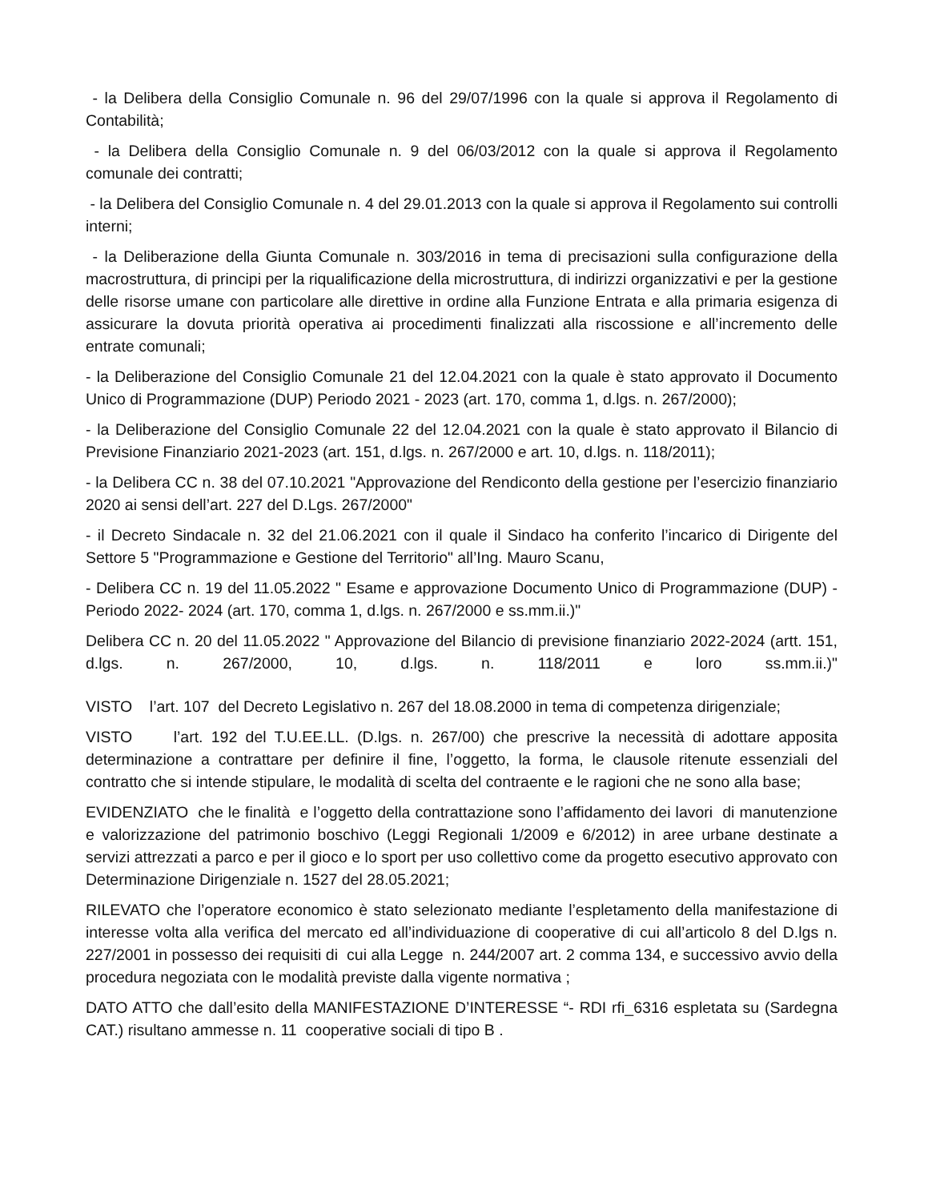- la Delibera della Consiglio Comunale n. 96 del 29/07/1996 con la quale si approva il Regolamento di Contabilità;
- la Delibera della Consiglio Comunale n. 9 del 06/03/2012 con la quale si approva il Regolamento comunale dei contratti;
- la Delibera del Consiglio Comunale n. 4 del 29.01.2013 con la quale si approva il Regolamento sui controlli interni;
- la Deliberazione della Giunta Comunale n. 303/2016 in tema di precisazioni sulla configurazione della macrostruttura, di principi per la riqualificazione della microstruttura, di indirizzi organizzativi e per la gestione delle risorse umane con particolare alle direttive in ordine alla Funzione Entrata e alla primaria esigenza di assicurare la dovuta priorità operativa ai procedimenti finalizzati alla riscossione e all’incremento delle entrate comunali;
- la Deliberazione del Consiglio Comunale 21 del 12.04.2021 con la quale è stato approvato il Documento Unico di Programmazione (DUP) Periodo 2021 - 2023 (art. 170, comma 1, d.lgs. n. 267/2000);
- la Deliberazione del Consiglio Comunale 22 del 12.04.2021 con la quale è stato approvato il Bilancio di Previsione Finanziario 2021-2023 (art. 151, d.lgs. n. 267/2000 e art. 10, d.lgs. n. 118/2011);
- la Delibera CC n. 38 del 07.10.2021 "Approvazione del Rendiconto della gestione per l’esercizio finanziario 2020 ai sensi dell’art. 227 del D.Lgs. 267/2000"
- il Decreto Sindacale n. 32 del 21.06.2021 con il quale il Sindaco ha conferito l’incarico di Dirigente del Settore 5 "Programmazione e Gestione del Territorio" all’Ing. Mauro Scanu,
- Delibera CC n. 19 del 11.05.2022 " Esame e approvazione Documento Unico di Programmazione (DUP) - Periodo 2022- 2024 (art. 170, comma 1, d.lgs. n. 267/2000 e ss.mm.ii.)"
Delibera CC n. 20 del 11.05.2022 " Approvazione del Bilancio di previsione finanziario 2022-2024 (artt. 151, d.lgs. n. 267/2000, 10, d.lgs. n. 118/2011 e loro ss.mm.ii.)"
VISTO l’art. 107 del Decreto Legislativo n. 267 del 18.08.2000 in tema di competenza dirigenziale;
VISTO l’art. 192 del T.U.EE.LL. (D.lgs. n. 267/00) che prescrive la necessità di adottare apposita determinazione a contrattare per definire il fine, l’oggetto, la forma, le clausole ritenute essenziali del contratto che si intende stipulare, le modalità di scelta del contraente e le ragioni che ne sono alla base;
EVIDENZIATO che le finalità e l’oggetto della contrattazione sono l’affidamento dei lavori di manutenzione e valorizzazione del patrimonio boschivo (Leggi Regionali 1/2009 e 6/2012) in aree urbane destinate a servizi attrezzati a parco e per il gioco e lo sport per uso collettivo come da progetto esecutivo approvato con Determinazione Dirigenziale n. 1527 del 28.05.2021;
RILEVATO che l’operatore economico è stato selezionato mediante l’espletamento della manifestazione di interesse volta alla verifica del mercato ed all’individuazione di cooperative di cui all’articolo 8 del D.lgs n. 227/2001 in possesso dei requisiti di cui alla Legge n. 244/2007 art. 2 comma 134, e successivo avvio della procedura negoziata con le modalità previste dalla vigente normativa ;
DATO ATTO che dall’esito della MANIFESTAZIONE D’INTERESSE “- RDI rfi_6316 espletata su (Sardegna CAT.) risultano ammesse n. 11 cooperative sociali di tipo B .